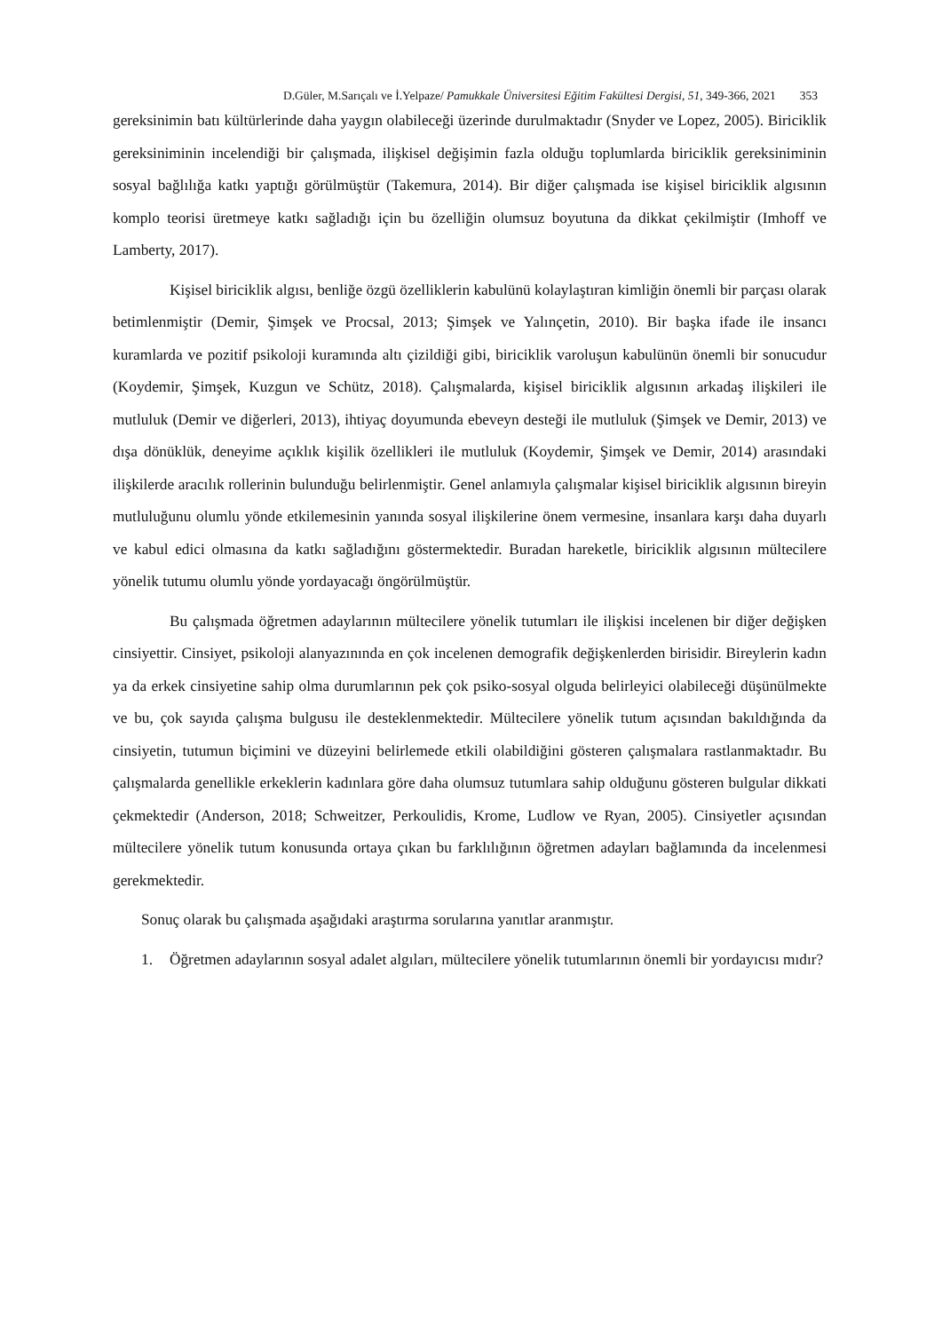D.Güler, M.Sarıçalı ve İ.Yelpaze/ Pamukkale Üniversitesi Eğitim Fakültesi Dergisi, 51, 349-366, 2021 353
gereksinimin batı kültürlerinde daha yaygın olabileceği üzerinde durulmaktadır (Snyder ve Lopez, 2005). Biriciklik gereksiniminin incelendiği bir çalışmada, ilişkisel değişimin fazla olduğu toplumlarda biriciklik gereksiniminin sosyal bağlılığa katkı yaptığı görülmüştür (Takemura, 2014). Bir diğer çalışmada ise kişisel biriciklik algısının komplo teorisi üretmeye katkı sağladığı için bu özelliğin olumsuz boyutuna da dikkat çekilmiştir (Imhoff ve Lamberty, 2017).
Kişisel biriciklik algısı, benliğe özgü özelliklerin kabulünü kolaylaştıran kimliğin önemli bir parçası olarak betimlenmiştir (Demir, Şimşek ve Procsal, 2013; Şimşek ve Yalınçetin, 2010). Bir başka ifade ile insancı kuramlarda ve pozitif psikoloji kuramında altı çizildiği gibi, biriciklik varoluşun kabulünün önemli bir sonucudur (Koydemir, Şimşek, Kuzgun ve Schütz, 2018). Çalışmalarda, kişisel biriciklik algısının arkadaş ilişkileri ile mutluluk (Demir ve diğerleri, 2013), ihtiyaç doyumunda ebeveyn desteği ile mutluluk (Şimşek ve Demir, 2013) ve dışa dönüklük, deneyime açıklık kişilik özellikleri ile mutluluk (Koydemir, Şimşek ve Demir, 2014) arasındaki ilişkilerde aracılık rollerinin bulunduğu belirlenmiştir. Genel anlamıyla çalışmalar kişisel biriciklik algısının bireyin mutluluğunu olumlu yönde etkilemesinin yanında sosyal ilişkilerine önem vermesine, insanlara karşı daha duyarlı ve kabul edici olmasına da katkı sağladığını göstermektedir. Buradan hareketle, biriciklik algısının mültecilere yönelik tutumu olumlu yönde yordayacağı öngörülmüştür.
Bu çalışmada öğretmen adaylarının mültecilere yönelik tutumları ile ilişkisi incelenen bir diğer değişken cinsiyettir. Cinsiyet, psikoloji alanyazınında en çok incelenen demografik değişkenlerden birisidir. Bireylerin kadın ya da erkek cinsiyetine sahip olma durumlarının pek çok psiko-sosyal olguda belirleyici olabileceği düşünülmekte ve bu, çok sayıda çalışma bulgusu ile desteklenmektedir. Mültecilere yönelik tutum açısından bakıldığında da cinsiyetin, tutumun biçimini ve düzeyini belirlemede etkili olabildiğini gösteren çalışmalara rastlanmaktadır. Bu çalışmalarda genellikle erkeklerin kadınlara göre daha olumsuz tutumlara sahip olduğunu gösteren bulgular dikkati çekmektedir (Anderson, 2018; Schweitzer, Perkoulidis, Krome, Ludlow ve Ryan, 2005). Cinsiyetler açısından mültecilere yönelik tutum konusunda ortaya çıkan bu farklılığının öğretmen adayları bağlamında da incelenmesi gerekmektedir.
Sonuç olarak bu çalışmada aşağıdaki araştırma sorularına yanıtlar aranmıştır.
1. Öğretmen adaylarının sosyal adalet algıları, mültecilere yönelik tutumlarının önemli bir yordayıcısı mıdır?